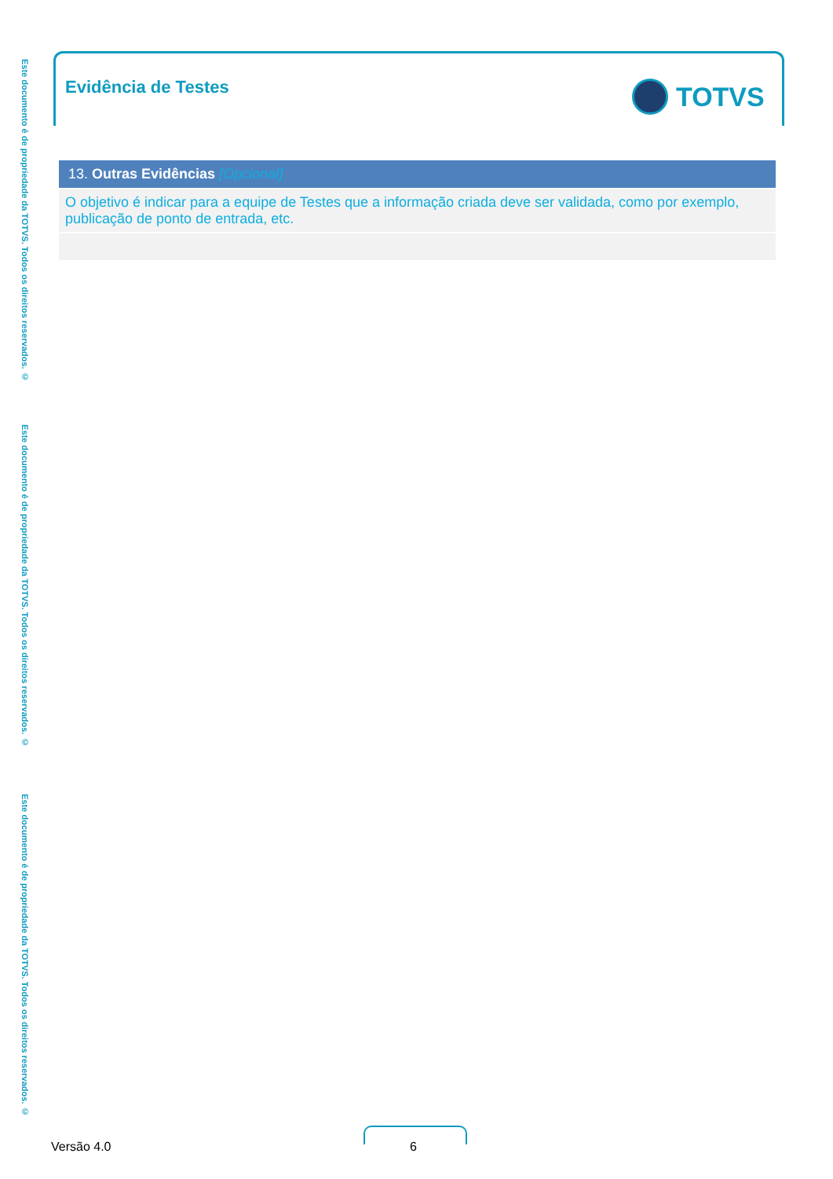Este documento é de propriedade da TOTVS. Todos os direitos reservados. ©
Este documento é de propriedade da TOTVS. Todos os direitos reservados. ©
Este documento é de propriedade da TOTVS. Todos os direitos reservados. ©
Evidência de Testes TOTVS
| 13. Outras Evidências [Opcional] |
| --- |
| O objetivo é indicar para a equipe de Testes que a informação criada deve ser validada, como por exemplo, publicação de ponto de entrada, etc. |
Versão 4.0 6